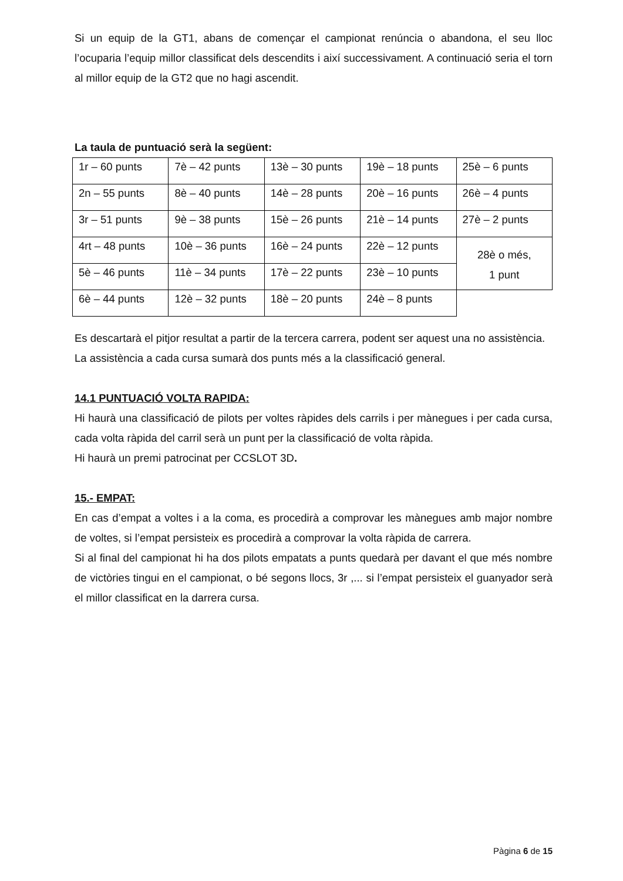Si un equip de la GT1, abans de començar el campionat renúncia o abandona, el seu lloc l’ocuparia l’equip millor classificat dels descendits i així successivament. A continuació seria el torn al millor equip de la GT2 que no hagi ascendit.
La taula de puntuació serà la següent:
| 1r – 60 punts | 7è – 42 punts | 13è – 30 punts | 19è – 18 punts | 25è – 6 punts |
| 2n – 55 punts | 8è – 40 punts | 14è – 28 punts | 20è – 16 punts | 26è – 4 punts |
| 3r – 51 punts | 9è – 38 punts | 15è – 26 punts | 21è – 14 punts | 27è – 2 punts |
| 4rt – 48 punts | 10è – 36 punts | 16è – 24 punts | 22è – 12 punts | 28è o més, 1 punt |
| 5è – 46 punts | 11è – 34 punts | 17è – 22 punts | 23è – 10 punts | |
| 6è – 44 punts | 12è – 32 punts | 18è – 20 punts | 24è – 8 punts | |
Es descartarà el pitjor resultat a partir de la tercera carrera, podent ser aquest una no assistència.
La assistència a cada cursa sumarà dos punts més a la classificació general.
14.1 PUNTUACIÓ VOLTA RAPIDA:
Hi haurà una classificació de pilots per voltes ràpides dels carrils i per mànegues i per cada cursa, cada volta ràpida del carril serà un punt per la classificació de volta ràpida.
Hi haurà un premi patrocinat per CCSLOT 3D.
15.- EMPAT:
En cas d’empat a voltes i a la coma, es procedirà a comprovar les mànegues amb major nombre de voltes, si l’empat persisteix es procedirà a comprovar la volta ràpida de carrera.
Si al final del campionat hi ha dos pilots empatats a punts quedarà per davant el que més nombre de victòries tingui en el campionat, o bé segons llocs, 3r ,... si l’empat persisteix el guanyador serà el millor classificat en la darrera cursa.
Pàgina 6 de 15